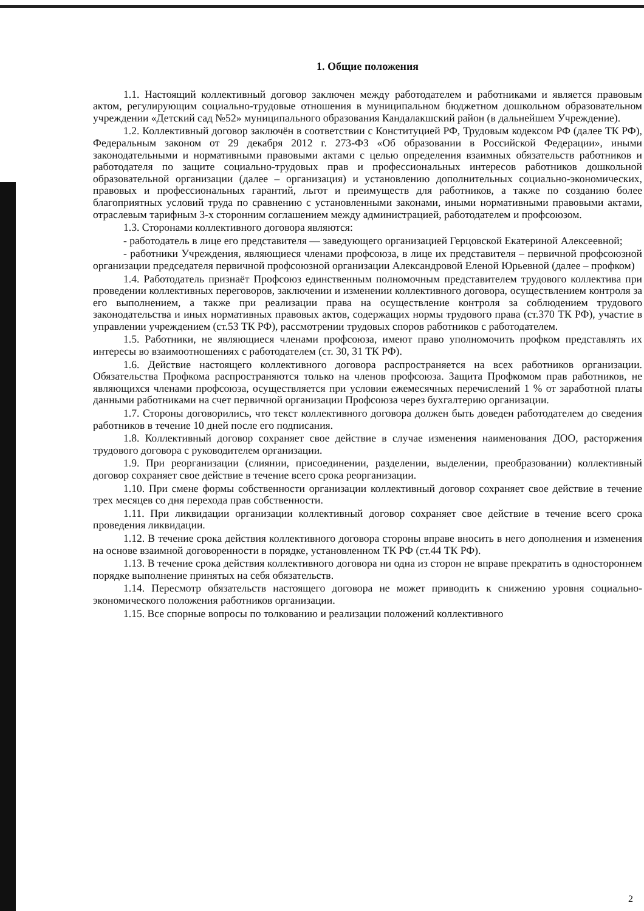1. Общие положения
1.1. Настоящий коллективный договор заключен между работодателем и работниками и является правовым актом, регулирующим социально-трудовые отношения в муниципальном бюджетном дошкольном образовательном учреждении «Детский сад №52» муниципального образования Кандалакшский район (в дальнейшем Учреждение).
1.2. Коллективный договор заключён в соответствии с Конституцией РФ, Трудовым кодексом РФ (далее ТК РФ), Федеральным законом от 29 декабря 2012 г. 273-ФЗ «Об образовании в Российской Федерации», иными законодательными и нормативными правовыми актами с целью определения взаимных обязательств работников и работодателя по защите социально-трудовых прав и профессиональных интересов работников дошкольной образовательной организации (далее – организация) и установлению дополнительных социально-экономических, правовых и профессиональных гарантий, льгот и преимуществ для работников, а также по созданию более благоприятных условий труда по сравнению с установленными законами, иными нормативными правовыми актами, отраслевым тарифным 3-х сторонним соглашением между администрацией, работодателем и профсоюзом.
1.3. Сторонами коллективного договора являются:
- работодатель в лице его представителя — заведующего организацией Герцовской Екатериной Алексеевной;
- работники Учреждения, являющиеся членами профсоюза, в лице их представителя – первичной профсоюзной организации председателя первичной профсоюзной организации Александровой Еленой Юрьевной (далее – профком)
1.4. Работодатель признаёт Профсоюз единственным полномочным представителем трудового коллектива при проведении коллективных переговоров, заключении и изменении коллективного договора, осуществлением контроля за его выполнением, а также при реализации права на осуществление контроля за соблюдением трудового законодательства и иных нормативных правовых актов, содержащих нормы трудового права (ст.370 ТК РФ), участие в управлении учреждением (ст.53 ТК РФ), рассмотрении трудовых споров работников с работодателем.
1.5. Работники, не являющиеся членами профсоюза, имеют право уполномочить профком представлять их интересы во взаимоотношениях с работодателем (ст. 30, 31 ТК РФ).
1.6. Действие настоящего коллективного договора распространяется на всех работников организации. Обязательства Профкома распространяются только на членов профсоюза. Защита Профкомом прав работников, не являющихся членами профсоюза, осуществляется при условии ежемесячных перечислений 1 % от заработной платы данными работниками на счет первичной организации Профсоюза через бухгалтерию организации.
1.7. Стороны договорились, что текст коллективного договора должен быть доведен работодателем до сведения работников в течение 10 дней после его подписания.
1.8. Коллективный договор сохраняет свое действие в случае изменения наименования ДОО, расторжения трудового договора с руководителем организации.
1.9. При реорганизации (слиянии, присоединении, разделении, выделении, преобразовании) коллективный договор сохраняет свое действие в течение всего срока реорганизации.
1.10. При смене формы собственности организации коллективный договор сохраняет свое действие в течение трех месяцев со дня перехода прав собственности.
1.11. При ликвидации организации коллективный договор сохраняет свое действие в течение всего срока проведения ликвидации.
1.12. В течение срока действия коллективного договора стороны вправе вносить в него дополнения и изменения на основе взаимной договоренности в порядке, установленном ТК РФ (ст.44 ТК РФ).
1.13. В течение срока действия коллективного договора ни одна из сторон не вправе прекратить в одностороннем порядке выполнение принятых на себя обязательств.
1.14. Пересмотр обязательств настоящего договора не может приводить к снижению уровня социально-экономического положения работников организации.
1.15. Все спорные вопросы по толкованию и реализации положений коллективного
2